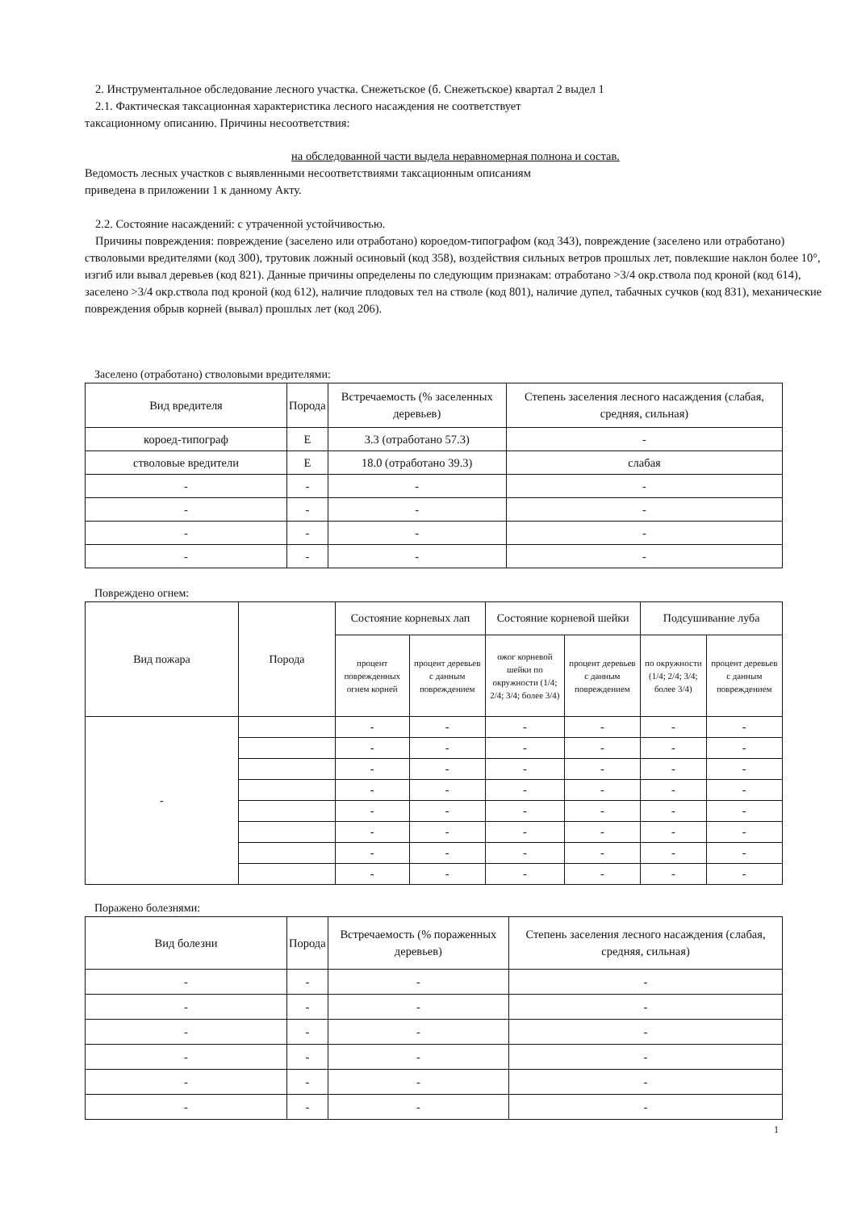2. Инструментальное обследование лесного участка. Снежетьское (б. Снежетьское) квартал 2 выдел 1
2.1. Фактическая таксационная характеристика лесного насаждения не соответствует
таксационному описанию. Причины несоответствия:
на обследованной части выдела неравномерная полнона и состав.
Ведомость лесных участков с выявленными несоответствиями таксационным описаниям
приведена в приложении 1 к данному Акту.
2.2. Состояние насаждений: с утраченной устойчивостью.
Причины повреждения: повреждение (заселено или отработано) короедом-типографом (код 343), повреждение (заселено или отработано) стволовыми вредителями (код 300), трутовик ложный осиновый (код 358), воздействия сильных ветров прошлых лет, повлекшие наклон более 10°, изгиб или вывал деревьев (код 821). Данные причины определены по следующим признакам: отработано >3/4 окр.ствола под кроной (код 614), заселено >3/4 окр.ствола под кроной (код 612), наличие плодовых тел на стволе (код 801), наличие дупел, табачных сучков (код 831), механические повреждения обрыв корней (вывал) прошлых лет (код 206).
Заселено (отработано) стволовыми вредителями:
| Вид вредителя | Порода | Встречаемость (% заселенных деревьев) | Степень заселения лесного насаждения (слабая, средняя, сильная) |
| --- | --- | --- | --- |
| короед-типограф | Е | 3.3 (отработано 57.3) | - |
| стволовые вредители | Е | 18.0 (отработано 39.3) | слабая |
| - | - | - | - |
| - | - | - | - |
| - | - | - | - |
| - | - | - | - |
Повреждено огнем:
| Вид пожара | Порода | Состояние корневых лап | | Состояние корневой шейки | | Подсушивание луба | |
| --- | --- | --- | --- | --- | --- | --- | --- |
| | | процент поврежденных огнем корней | процент деревьев с данным повреждением | ожог корневой шейки по окружности (1/4; 2/4; 3/4; более 3/4) | процент деревьев с данным повреждением | по окружности (1/4; 2/4; 3/4; более 3/4) | процент деревьев с данным повреждением |
| - | | - | - | - | - | - | - |
| | | - | - | - | - | - | - |
| | | - | - | - | - | - | - |
| | | - | - | - | - | - | - |
| | | - | - | - | - | - | - |
| | | - | - | - | - | - | - |
| | | - | - | - | - | - | - |
| | | - | - | - | - | - | - |
Поражено болезнями:
| Вид болезни | Порода | Встречаемость (% пораженных деревьев) | Степень заселения лесного насаждения (слабая, средняя, сильная) |
| --- | --- | --- | --- |
| - | - | - | - |
| - | - | - | - |
| - | - | - | - |
| - | - | - | - |
| - | - | - | - |
| - | - | - | - |
1